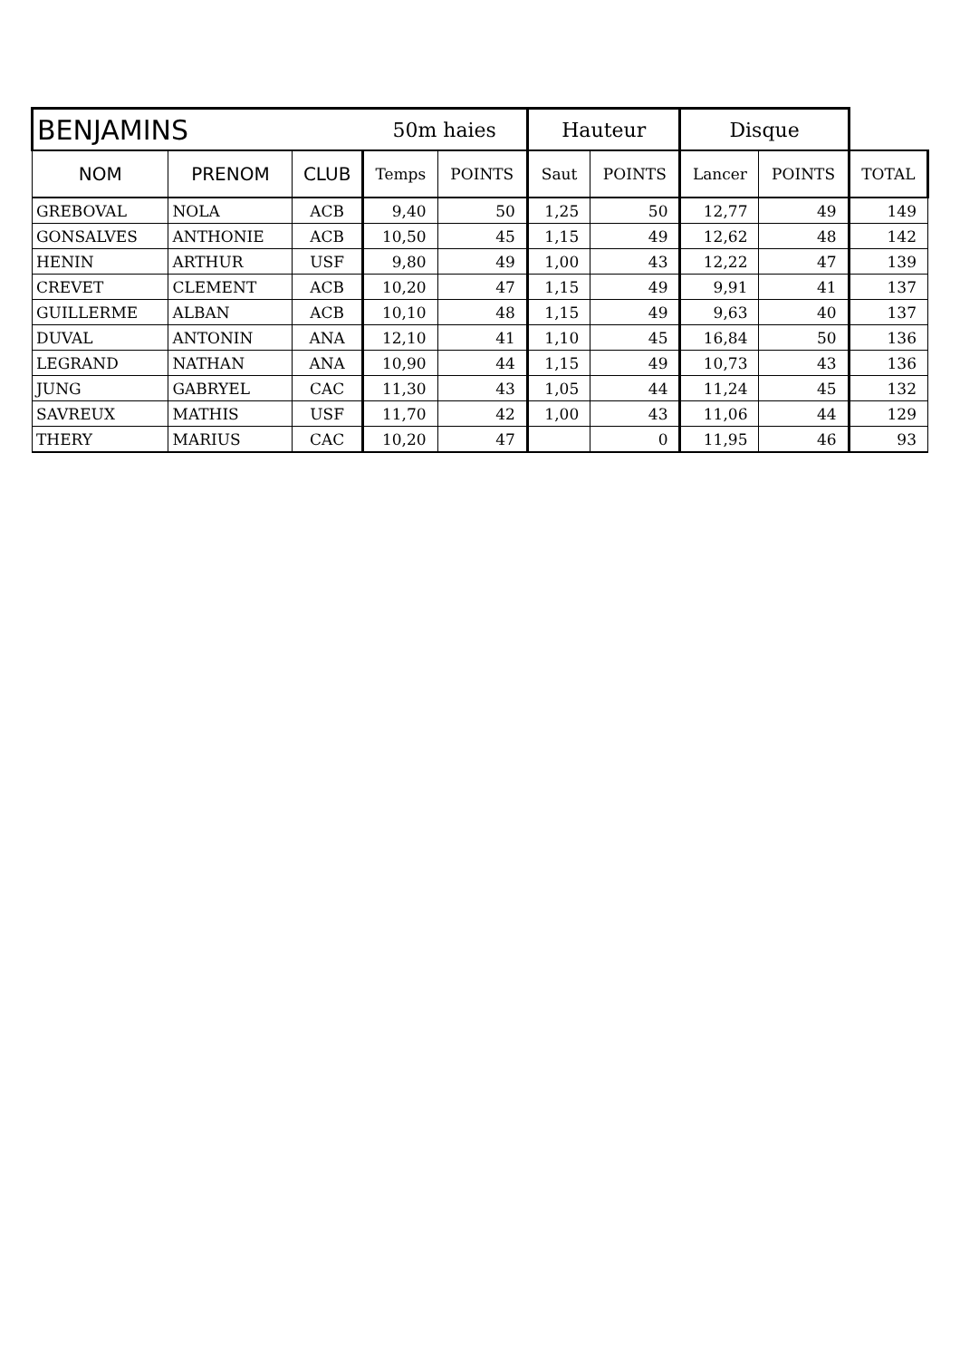| BENJAMINS | | | 50m haies | | Hauteur | | Disque | | |
| --- | --- | --- | --- | --- | --- | --- | --- | --- | --- |
| NOM | PRENOM | CLUB | Temps | POINTS | Saut | POINTS | Lancer | POINTS | TOTAL |
| GREBOVAL | NOLA | ACB | 9,40 | 50 | 1,25 | 50 | 12,77 | 49 | 149 |
| GONSALVES | ANTHONIE | ACB | 10,50 | 45 | 1,15 | 49 | 12,62 | 48 | 142 |
| HENIN | ARTHUR | USF | 9,80 | 49 | 1,00 | 43 | 12,22 | 47 | 139 |
| CREVET | CLEMENT | ACB | 10,20 | 47 | 1,15 | 49 | 9,91 | 41 | 137 |
| GUILLERME | ALBAN | ACB | 10,10 | 48 | 1,15 | 49 | 9,63 | 40 | 137 |
| DUVAL | ANTONIN | ANA | 12,10 | 41 | 1,10 | 45 | 16,84 | 50 | 136 |
| LEGRAND | NATHAN | ANA | 10,90 | 44 | 1,15 | 49 | 10,73 | 43 | 136 |
| JUNG | GABRYEL | CAC | 11,30 | 43 | 1,05 | 44 | 11,24 | 45 | 132 |
| SAVREUX | MATHIS | USF | 11,70 | 42 | 1,00 | 43 | 11,06 | 44 | 129 |
| THERY | MARIUS | CAC | 10,20 | 47 | | 0 | 11,95 | 46 | 93 |